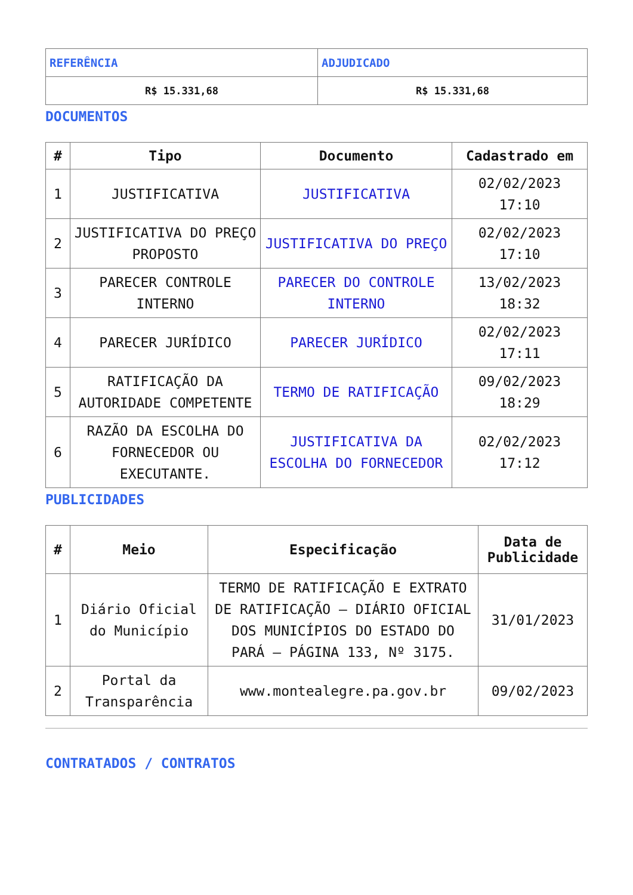| REFERÊNCIA | ADJUDICADO |
| --- | --- |
| R$ 15.331,68 | R$ 15.331,68 |
DOCUMENTOS
| # | Tipo | Documento | Cadastrado em |
| --- | --- | --- | --- |
| 1 | JUSTIFICATIVA | JUSTIFICATIVA | 02/02/2023 17:10 |
| 2 | JUSTIFICATIVA DO PREÇO PROPOSTO | JUSTIFICATIVA DO PREÇO | 02/02/2023 17:10 |
| 3 | PARECER CONTROLE INTERNO | PARECER DO CONTROLE INTERNO | 13/02/2023 18:32 |
| 4 | PARECER JURÍDICO | PARECER JURÍDICO | 02/02/2023 17:11 |
| 5 | RATIFICAÇÃO DA AUTORIDADE COMPETENTE | TERMO DE RATIFICAÇÃO | 09/02/2023 18:29 |
| 6 | RAZÃO DA ESCOLHA DO FORNECEDOR OU EXECUTANTE. | JUSTIFICATIVA DA ESCOLHA DO FORNECEDOR | 02/02/2023 17:12 |
PUBLICIDADES
| # | Meio | Especificação | Data de Publicidade |
| --- | --- | --- | --- |
| 1 | Diário Oficial do Município | TERMO DE RATIFICAÇÃO E EXTRATO DE RATIFICAÇÃO – DIÁRIO OFICIAL DOS MUNICÍPIOS DO ESTADO DO PARÁ – PÁGINA 133, Nº 3175. | 31/01/2023 |
| 2 | Portal da Transparência | www.montealegre.pa.gov.br | 09/02/2023 |
CONTRATADOS / CONTRATOS